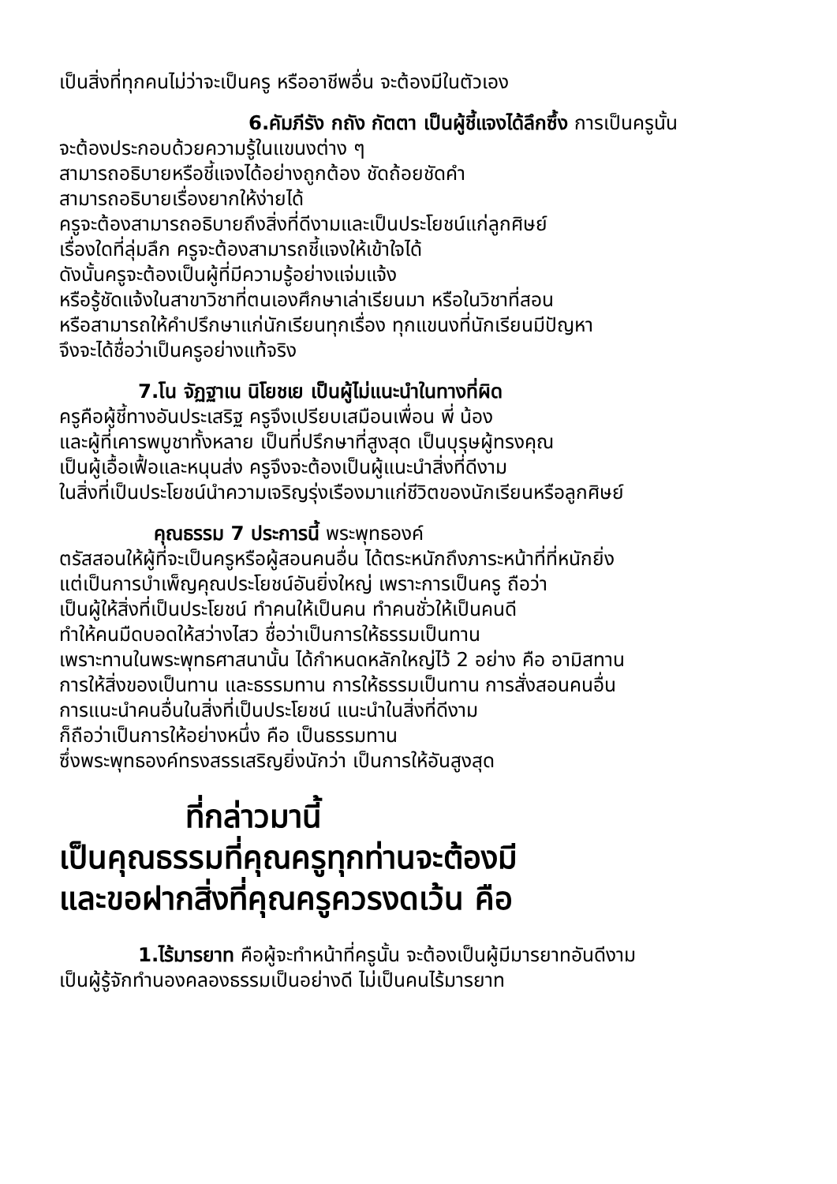เป็นสิ่งที่ทุกคนไม่ว่าจะเป็นครู หรืออาชีพอื่น จะต้องมีในตัวเอง
6.คัมภีรัง กถัง กัตตา เป็นผู้ชี้แจงได้ลึกซึ้ง การเป็นครูนั้น
จะต้องประกอบด้วยความรู้ในแขนงต่าง ๆ
สามารถอธิบายหรือชี้แจงได้อย่างถูกต้อง ชัดถ้อยชัดคำ
สามารถอธิบายเรื่องยากให้ง่ายได้
ครูจะต้องสามารถอธิบายถึงสิ่งที่ดีงามและเป็นประโยชน์แก่ลูกศิษย์
เรื่องใดที่ลุ่มลึก ครูจะต้องสามารถชี้แจงให้เข้าใจได้
ดังนั้นครูจะต้องเป็นผู้ที่มีความรู้อย่างแจ่มแจ้ง
หรือรู้ชัดแจ้งในสาขาวิชาที่ตนเองศึกษาเล่าเรียนมา หรือในวิชาที่สอน
หรือสามารถให้คำปรึกษาแก่นักเรียนทุกเรื่อง ทุกแขนงที่นักเรียนมีปัญหา
จึงจะได้ชื่อว่าเป็นครูอย่างแท้จริง
7.โน จัฏฐาเน นิโยชเย เป็นผู้ไม่แนะนำในทางที่ผิด
ครูคือผู้ชี้ทางอันประเสริฐ ครูจึงเปรียบเสมือนเพื่อน พี่ น้อง
และผู้ที่เคารพบูชาทั้งหลาย เป็นที่ปรึกษาที่สูงสุด เป็นบุรุษผู้ทรงคุณ
เป็นผู้เอื้อเฟื้อและหนุนส่ง ครูจึงจะต้องเป็นผู้แนะนำสิ่งที่ดีงาม
ในสิ่งที่เป็นประโยชน์นำความเจริญรุ่งเรืองมาแก่ชีวิตของนักเรียนหรือลูกศิษย์
คุณธรรม 7 ประการนี้ พระพุทธองค์
ตรัสสอนให้ผู้ที่จะเป็นครูหรือผู้สอนคนอื่น ได้ตระหนักถึงภาระหน้าที่ที่หนักยิ่ง
แต่เป็นการบำเพ็ญคุณประโยชน์อันยิ่งใหญ่ เพราะการเป็นครู ถือว่า
เป็นผู้ให้สิ่งที่เป็นประโยชน์ ทำคนให้เป็นคน ทำคนชั่วให้เป็นคนดี
ทำให้คนมืดบอดให้สว่างไสว ชื่อว่าเป็นการให้ธรรมเป็นทาน
เพราะทานในพระพุทธศาสนานั้น ได้กำหนดหลักใหญ่ไว้ 2 อย่าง คือ อามิสทาน
การให้สิ่งของเป็นทาน และธรรมทาน การให้ธรรมเป็นทาน การสั่งสอนคนอื่น
การแนะนำคนอื่นในสิ่งที่เป็นประโยชน์ แนะนำในสิ่งที่ดีงาม
ก็ถือว่าเป็นการให้อย่างหนึ่ง คือ เป็นธรรมทาน
ซึ่งพระพุทธองค์ทรงสรรเสริญยิ่งนักว่า เป็นการให้อันสูงสุด
ที่กล่าวมานี้
เป็นคุณธรรมที่คุณครูทุกท่านจะต้องมี
และขอฝากสิ่งที่คุณครูควรงดเว้น คือ
1.ไร้มารยาท คือผู้จะทำหน้าที่ครูนั้น จะต้องเป็นผู้มีมารยาทอันดีงาม
เป็นผู้รู้จักทำนองคลองธรรมเป็นอย่างดี ไม่เป็นคนไร้มารยาท